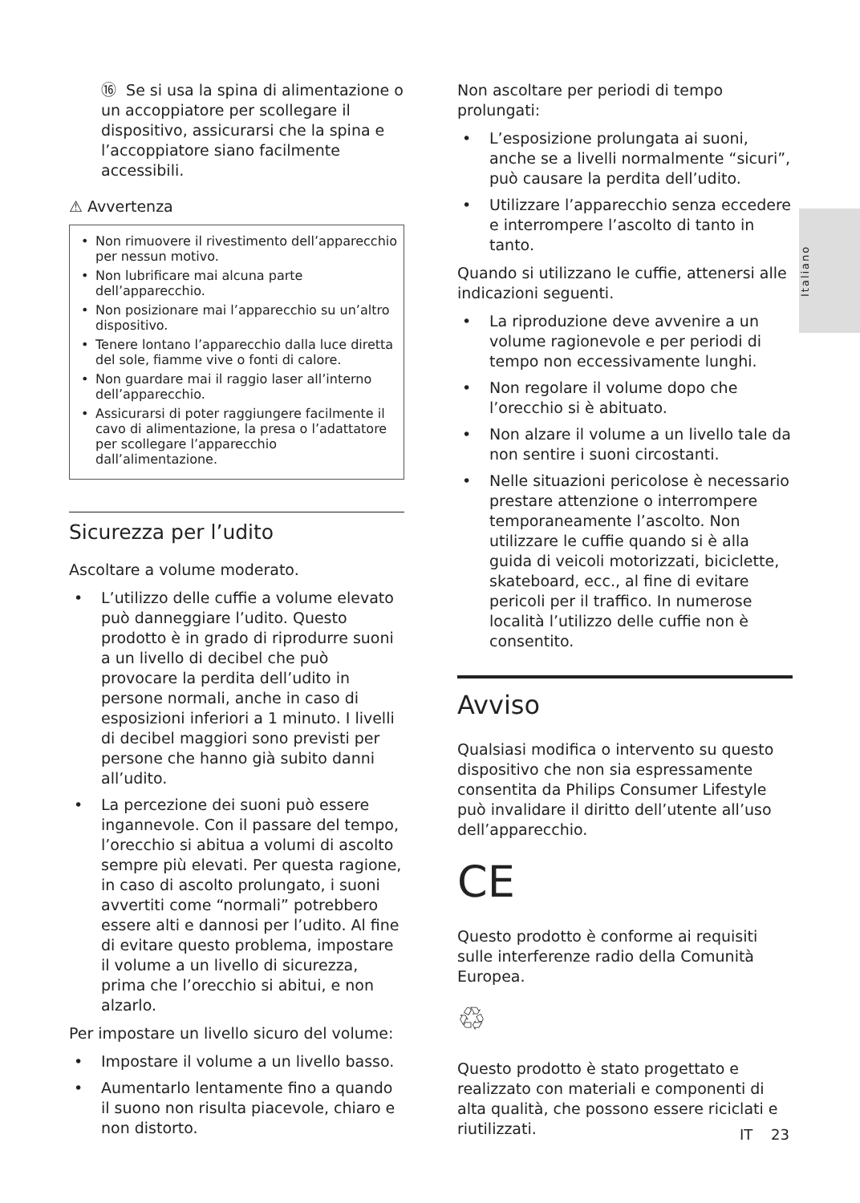Italiano
⑯ Se si usa la spina di alimentazione o un accoppiatore per scollegare il dispositivo, assicurarsi che la spina e l’accoppiatore siano facilmente accessibili.
⚠ Avvertenza
• Non rimuovere il rivestimento dell’apparecchio per nessun motivo.
• Non lubrificare mai alcuna parte dell’apparecchio.
• Non posizionare mai l’apparecchio su un’altro dispositivo.
• Tenere lontano l’apparecchio dalla luce diretta del sole, fiamme vive o fonti di calore.
• Non guardare mai il raggio laser all’interno dell’apparecchio.
• Assicurarsi di poter raggiungere facilmente il cavo di alimentazione, la presa o l’adattatore per scollegare l’apparecchio dall’alimentazione.
Sicurezza per l’udito
Ascoltare a volume moderato.
• L’utilizzo delle cuffie a volume elevato può danneggiare l’udito. Questo prodotto è in grado di riprodurre suoni a un livello di decibel che può provocare la perdita dell’udito in persone normali, anche in caso di esposizioni inferiori a 1 minuto. I livelli di decibel maggiori sono previsti per persone che hanno già subito danni all’udito.
• La percezione dei suoni può essere ingannevole. Con il passare del tempo, l’orecchio si abitua a volumi di ascolto sempre più elevati. Per questa ragione, in caso di ascolto prolungato, i suoni avvertiti come “normali” potrebbero essere alti e dannosi per l’udito. Al fine di evitare questo problema, impostare il volume a un livello di sicurezza, prima che l’orecchio si abitui, e non alzarlo.
Per impostare un livello sicuro del volume:
• Impostare il volume a un livello basso.
• Aumentarlo lentamente fino a quando il suono non risulta piacevole, chiaro e non distorto.
Non ascoltare per periodi di tempo prolungati:
• L’esposizione prolungata ai suoni, anche se a livelli normalmente “sicuri”, può causare la perdita dell’udito.
• Utilizzare l’apparecchio senza eccedere e interrompere l’ascolto di tanto in tanto.
Quando si utilizzano le cuffie, attenersi alle indicazioni seguenti.
• La riproduzione deve avvenire a un volume ragionevole e per periodi di tempo non eccessivamente lunghi.
• Non regolare il volume dopo che l’orecchio si è abituato.
• Non alzare il volume a un livello tale da non sentire i suoni circostanti.
• Nelle situazioni pericolose è necessario prestare attenzione o interrompere temporaneamente l’ascolto. Non utilizzare le cuffie quando si è alla guida di veicoli motorizzati, biciclette, skateboard, ecc., al fine di evitare pericoli per il traffico. In numerose località l’utilizzo delle cuffie non è consentito.
Avviso
Qualsiasi modifica o intervento su questo dispositivo che non sia espressamente consentita da Philips Consumer Lifestyle può invalidare il diritto dell’utente all’uso dell’apparecchio.
CE
Questo prodotto è conforme ai requisiti sulle interferenze radio della Comunità Europea.
♲
Questo prodotto è stato progettato e realizzato con materiali e componenti di alta qualità, che possono essere riciclati e riutilizzati.
IT 23